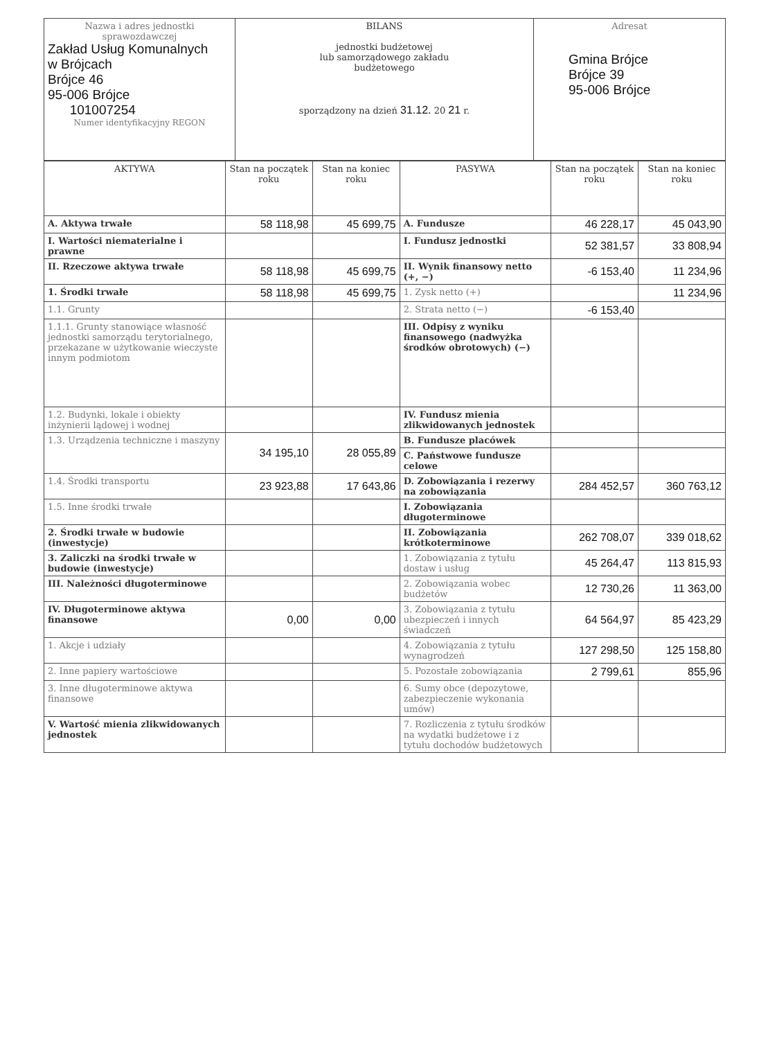| Nazwa i adres jednostki sprawozdawczej Zakład Usług Komunalnych w Brójcach Brójce 46 95-006 Brójce 101007254 Numer identyfikacyjny REGON | BILANS jednostki budżetowej lub samorządowego zakładu budżetowego sporządzony na dzień 31.12. 20 21 r. | Adresat Gmina Brójce Brójce 39 95-006 Brójce |
| AKTYWA | Stan na początek roku | Stan na koniec roku | PASYWA | Stan na początek roku | Stan na koniec roku |
| --- | --- | --- | --- | --- | --- |
| A. Aktywa trwałe | 58 118,98 | 45 699,75 | A. Fundusze | 46 228,17 | 45 043,90 |
| I. Wartości niematerialne i prawne | | | I. Fundusz jednostki | 52 381,57 | 33 808,94 |
| II. Rzeczowe aktywa trwałe | 58 118,98 | 45 699,75 | II. Wynik finansowy netto (+, −) | -6 153,40 | 11 234,96 |
| 1. Środki trwałe | 58 118,98 | 45 699,75 | 1. Zysk netto (+) | | 11 234,96 |
| 1.1. Grunty | | | 2. Strata netto (−) | -6 153,40 | |
| 1.1.1. Grunty stanowiące własność jednostki samorządu terytorialnego, przekazane w użytkowanie wieczyste innym podmiotom | | | III. Odpisy z wyniku finansowego (nadwyżka środków obrotowych) (−) | | |
| 1.2. Budynki, lokale i obiekty inżynierii lądowej i wodnej | | | IV. Fundusz mienia zlikwidowanych jednostek | | |
| 1.3. Urządzenia techniczne i maszyny | 34 195,10 | 28 055,89 | B. Fundusze placówek | | |
| | | | C. Państwowe fundusze celowe | | |
| 1.4. Środki transportu | 23 923,88 | 17 643,86 | D. Zobowiązania i rezerwy na zobowiązania | 284 452,57 | 360 763,12 |
| 1.5. Inne środki trwałe | | | I. Zobowiązania długoterminowe | | |
| 2. Środki trwałe w budowie (inwestycje) | | | II. Zobowiązania krótkoterminowe | 262 708,07 | 339 018,62 |
| 3. Zaliczki na środki trwałe w budowie (inwestycje) | | | 1. Zobowiązania z tytułu dostaw i usług | 45 264,47 | 113 815,93 |
| III. Należności długoterminowe | | | 2. Zobowiązania wobec budżetów | 12 730,26 | 11 363,00 |
| IV. Długoterminowe aktywa finansowe | 0,00 | 0,00 | 3. Zobowiązania z tytułu ubezpieczeń i innych świadczeń | 64 564,97 | 85 423,29 |
| 1. Akcje i udziały | | | 4. Zobowiązania z tytułu wynagrodzeń | 127 298,50 | 125 158,80 |
| 2. Inne papiery wartościowe | | | 5. Pozostałe zobowiązania | 2 799,61 | 855,96 |
| 3. Inne długoterminowe aktywa finansowe | | | 6. Sumy obce (depozytowe, zabezpieczenie wykonania umów) | | |
| V. Wartość mienia zlikwidowanych jednostek | | | 7. Rozliczenia z tytułu środków na wydatki budżetowe i z tytułu dochodów budżetowych | | |